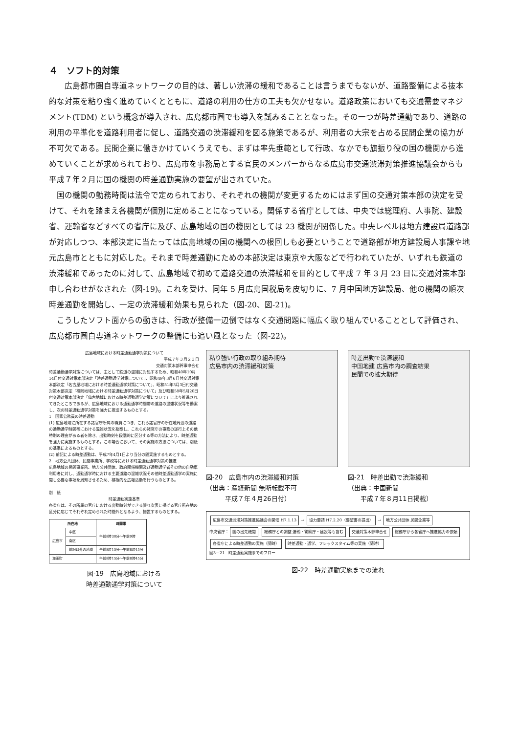４　ソフト的対策
　広島都市圏自専道ネットワークの目的は、著しい渋滞の緩和であることは言うまでもないが、道路整備による抜本的な対策を粘り強く進めていくとともに、道路の利用の仕方の工夫も欠かせない。道路政策においても交通需要マネジメント(TDM) という概念が導入され、広島都市圏でも導入を試みることとなった。その一つが時差通勤であり、道路の利用の平準化を道路利用者に促し、道路交通の渋滞緩和を図る施策であるが、利用者の大宗を占める民間企業の協力が不可欠である。民間企業に働きかけていくうえでも、まずは率先垂範として行政、なかでも旗振り役の国の機関から進めていくことが求められており、広島市を事務局とする官民のメンバーからなる広島市交通渋滞対策推進協議会からも平成７年２月に国の機関の時差通勤実施の要望が出されていた。
国の機関の勤務時間は法令で定められており、それぞれの機関が変更するためにはまず国の交通対策本部の決定を受けて、それを踏まえ各機関が個別に定めることになっている。関係する省庁としては、中央では総理府、人事院、建設省、運輸省などすべての省庁に及び、広島地域の国の機関としては 23 機関が関係した。中央レベルは地方建設局道路部が対応しつつ、本部決定に当たっては広島地域の国の機関への根回しも必要ということで道路部が地方建設局人事課や地元広島市とともに対応した。それまで時差通勤にための本部決定は東京や大阪などで行われていたが、いずれも鉄道の渋滞緩和であったのに対して、広島地域で初めて道路交通の渋滞緩和を目的として平成 7 年 3 月 23 日に交通対策本部申し合わせがなされた（図-19)。これを受け、同年 5 月広島国税局を皮切りに、7 月中国地方建設局、他の機関の順次時差通勤を開始し、一定の渋滞緩和効果も見られた（図-20、図-21)。
こうしたソフト面からの動きは、行政が整備一辺倒ではなく交通問題に幅広く取り組んでいることとして評価され、広島都市圏自専道ネットワークの整備にも追い風となった（図-22)。
広島地域における時差通勤通学対策について
平成７年３月２３日
交通対策本部幹事申合せ
時差通勤通学対策については、主として鉄道の混雑に対処するため、昭和40年10月14日付交通対策本部決定「時差通勤通学対策について」、昭和49年3月6日付交通対策本部決定「名古屋地域における時差通勤通学対策について」、昭和51年3月3日付交通対策本部決定「福岡地域における時差通勤通学対策について」及び昭和58年5月20日付交通対策本部決定「仙台地域における時差通勤通学対策について」により推進されてきたところであるが、広島地域における通勤通学時間帯の道路の混雑状況等を勘案し、次の時差通勤通学対策を強力に推進するものとする。
1　国家公務員の時差通勤
(1) 広島地域に所在する諸官庁所属の職員につき、これら諸官庁の所在地周辺の道路の通勤通学時間帯における混雑状況を勘案し、これらの諸官庁の事務の遂行上その他特別の理由がある者を除き、出勤時刻を段階的に区分する等の方法により、時差通勤を強力に実施するものとする。この場合において、その実施の方法については、別紙の基準によるものとする。
(2) 前記による時差通勤は、平成7年4月1日より当分の間実施するものとする。
2　地方公共団体、民間事業所、学校等における時差通勤通学対策の推進
広島地域の民間事業所、地方公共団体、政府関係機関及び通勤通学者その他の自動車利用者に対し、通勤通学時における主要道路の混雑状況その他時差通勤通学の実施に関し必要な事項を周知させるため、積極的な広報活動を行うものとする。
別　紙
時差通勤実施基準
各省庁は、その所属の官庁における出勤時刻ができる限り次表に掲げる官庁所在地の区分に応じてそれぞれ定められた時間外となるよう、措置するものとする。
| 所在地 | | 時間帯 |
| --- | --- | --- |
| 広島市 | 中区 | 午前8時30分～午前9時 |
| | 南区 | |
| | 前記以外の地域 | 午前8時15分～午前8時45分 |
| 海田町 | | 午前8時15分～午前8時45分 |
図-19　広島地域における
時差通勤通学対策について
粘り強い行政の取り組み期待
広島市内の渋滞緩和対策
図-20　広島市内の渋滞緩和対策
（出典：産経新聞 無断転載不可
　　　平成７年４月26日付）
時差出勤で渋滞緩和
中国地建 広島市内の調査結果
民間での拡大期待
図-21　時差出勤で渋滞緩和
（出典：中国新聞
　　平成７年８月11日掲載）
広島市交通渋滞対策推進協議会の開催 H7.1.13
→
協力要請 H7.2.20（要望書の提出）
→
地方公共団体 民間企業等
中央省庁：
国の出先機関
総務庁との調整 運輸・警察庁・建設等も含む
交通対策本部申合せ 総務庁から各省庁へ推進協力の依頼
各省庁による時差通勤の実施（随時）
時差通勤・通学、フレックスタイム等の実施（随時）
図3－21　時差通勤実施までのフロー
図-22　時差通勤実施までの流れ